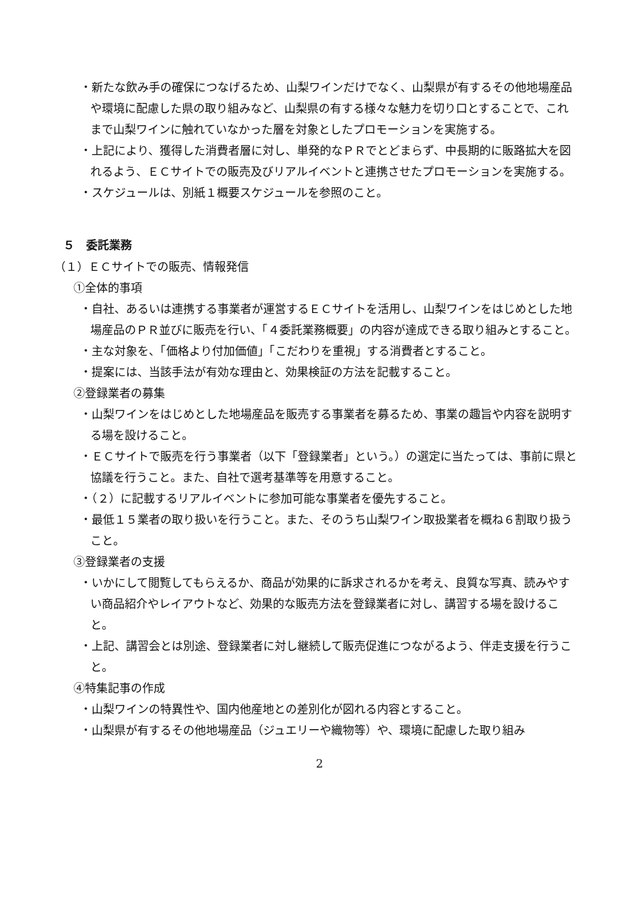・新たな飲み手の確保につなげるため、山梨ワインだけでなく、山梨県が有するその他地場産品や環境に配慮した県の取り組みなど、山梨県の有する様々な魅力を切り口とすることで、これまで山梨ワインに触れていなかった層を対象としたプロモーションを実施する。
・上記により、獲得した消費者層に対し、単発的なＰＲでとどまらず、中長期的に販路拡大を図れるよう、ＥＣサイトでの販売及びリアルイベントと連携させたプロモーションを実施する。
・スケジュールは、別紙１概要スケジュールを参照のこと。
５　委託業務
（１）ＥＣサイトでの販売、情報発信
①全体的事項
・自社、あるいは連携する事業者が運営するＥＣサイトを活用し、山梨ワインをはじめとした地場産品のＰＲ並びに販売を行い、「４委託業務概要」の内容が達成できる取り組みとすること。
・主な対象を、「価格より付加価値」「こだわりを重視」する消費者とすること。
・提案には、当該手法が有効な理由と、効果検証の方法を記載すること。
②登録業者の募集
・山梨ワインをはじめとした地場産品を販売する事業者を募るため、事業の趣旨や内容を説明する場を設けること。
・ＥＣサイトで販売を行う事業者（以下「登録業者」という。）の選定に当たっては、事前に県と協議を行うこと。また、自社で選考基準等を用意すること。
・（２）に記載するリアルイベントに参加可能な事業者を優先すること。
・最低１５業者の取り扱いを行うこと。また、そのうち山梨ワイン取扱業者を概ね６割取り扱うこと。
③登録業者の支援
・いかにして閲覧してもらえるか、商品が効果的に訴求されるかを考え、良質な写真、読みやすい商品紹介やレイアウトなど、効果的な販売方法を登録業者に対し、講習する場を設けること。
・上記、講習会とは別途、登録業者に対し継続して販売促進につながるよう、伴走支援を行うこと。
④特集記事の作成
・山梨ワインの特異性や、国内他産地との差別化が図れる内容とすること。
・山梨県が有するその他地場産品（ジュエリーや織物等）や、環境に配慮した取り組み
2